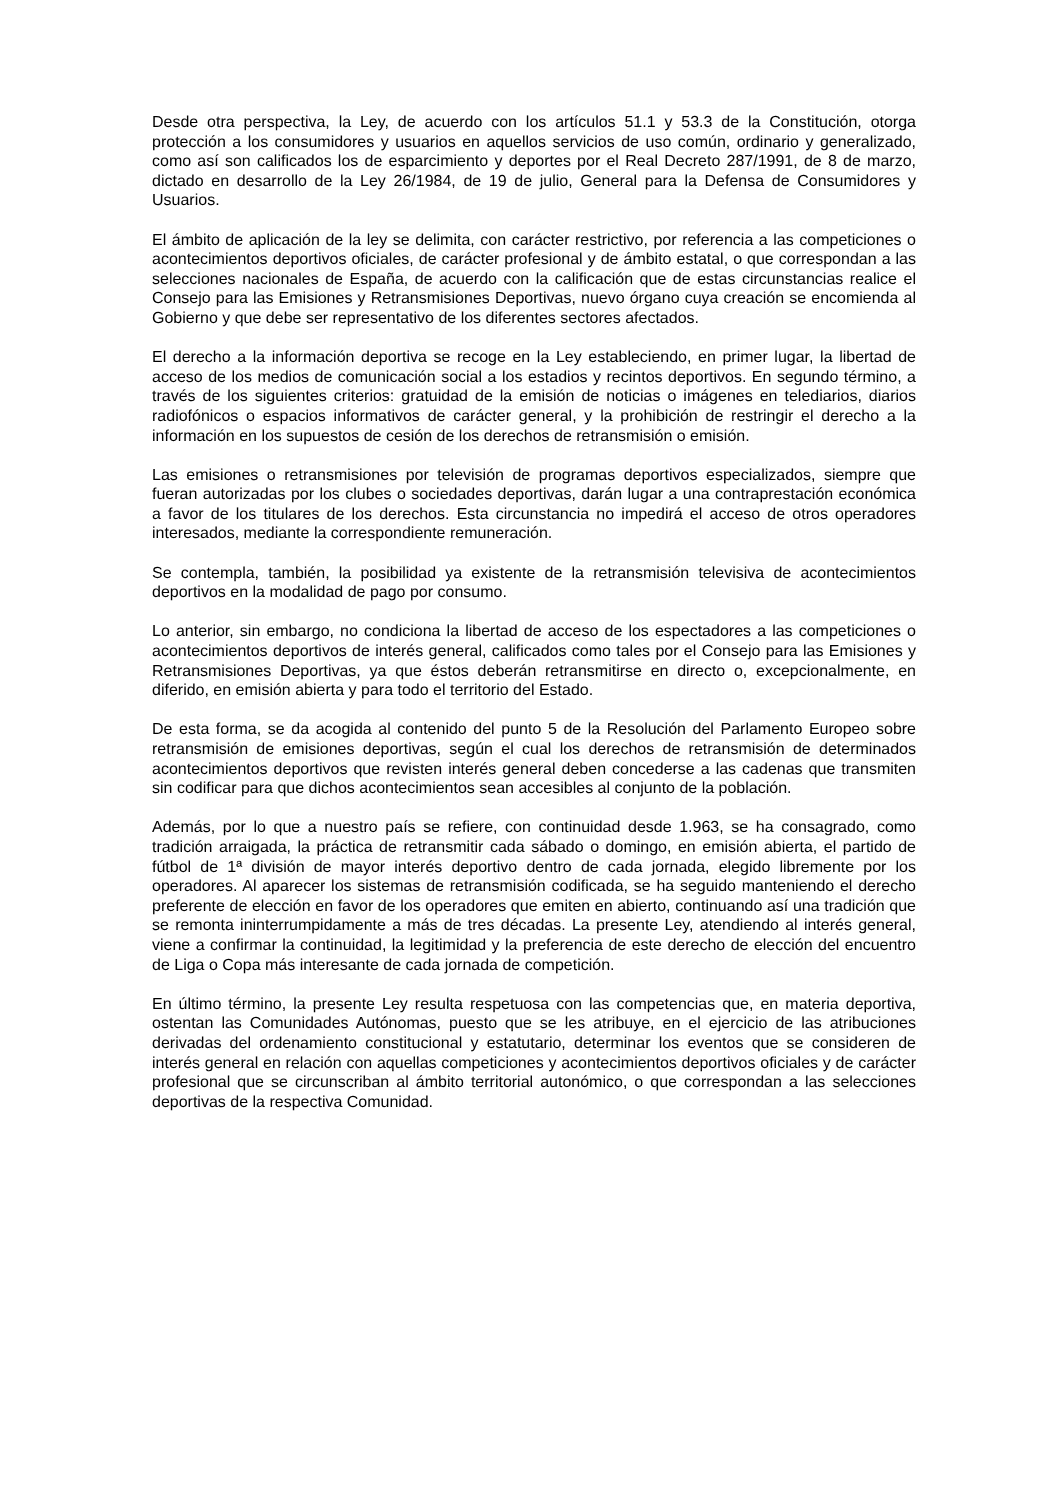Desde otra perspectiva, la Ley, de acuerdo con los artículos 51.1 y 53.3 de la Constitución, otorga protección a los consumidores y usuarios en aquellos servicios de uso común, ordinario y generalizado, como así son calificados los de esparcimiento y deportes por el Real Decreto 287/1991, de 8 de marzo, dictado en desarrollo de la Ley 26/1984, de 19 de julio, General para la Defensa de Consumidores y Usuarios.
El ámbito de aplicación de la ley se delimita, con carácter restrictivo, por referencia a las competiciones o acontecimientos deportivos oficiales, de carácter profesional y de ámbito estatal, o que correspondan a las selecciones nacionales de España, de acuerdo con la calificación que de estas circunstancias realice el Consejo para las Emisiones y Retransmisiones Deportivas, nuevo órgano cuya creación se encomienda al Gobierno y que debe ser representativo de los diferentes sectores afectados.
El derecho a la información deportiva se recoge en la Ley estableciendo, en primer lugar, la libertad de acceso de los medios de comunicación social a los estadios y recintos deportivos. En segundo término, a través de los siguientes criterios: gratuidad de la emisión de noticias o imágenes en telediarios, diarios radiofónicos o espacios informativos de carácter general, y la prohibición de restringir el derecho a la información en los supuestos de cesión de los derechos de retransmisión o emisión.
Las emisiones o retransmisiones por televisión de programas deportivos especializados, siempre que fueran autorizadas por los clubes o sociedades deportivas, darán lugar a una contraprestación económica a favor de los titulares de los derechos. Esta circunstancia no impedirá el acceso de otros operadores interesados, mediante la correspondiente remuneración.
Se contempla, también, la posibilidad ya existente de la retransmisión televisiva de acontecimientos deportivos en la modalidad de pago por consumo.
Lo anterior, sin embargo, no condiciona la libertad de acceso de los espectadores a las competiciones o acontecimientos deportivos de interés general, calificados como tales por el Consejo para las Emisiones y Retransmisiones Deportivas, ya que éstos deberán retransmitirse en directo o, excepcionalmente, en diferido, en emisión abierta y para todo el territorio del Estado.
De esta forma, se da acogida al contenido del punto 5 de la Resolución del Parlamento Europeo sobre retransmisión de emisiones deportivas, según el cual los derechos de retransmisión de determinados acontecimientos deportivos que revisten interés general deben concederse a las cadenas que transmiten sin codificar para que dichos acontecimientos sean accesibles al conjunto de la población.
Además, por lo que a nuestro país se refiere, con continuidad desde 1.963, se ha consagrado, como tradición arraigada, la práctica de retransmitir cada sábado o domingo, en emisión abierta, el partido de fútbol de 1ª división de mayor interés deportivo dentro de cada jornada, elegido libremente por los operadores. Al aparecer los sistemas de retransmisión codificada, se ha seguido manteniendo el derecho preferente de elección en favor de los operadores que emiten en abierto, continuando así una tradición que se remonta ininterrumpidamente a más de tres décadas. La presente Ley, atendiendo al interés general, viene a confirmar la continuidad, la legitimidad y la preferencia de este derecho de elección del encuentro de Liga o Copa más interesante de cada jornada de competición.
En último término, la presente Ley resulta respetuosa con las competencias que, en materia deportiva, ostentan las Comunidades Autónomas, puesto que se les atribuye, en el ejercicio de las atribuciones derivadas del ordenamiento constitucional y estatutario, determinar los eventos que se consideren de interés general en relación con aquellas competiciones y acontecimientos deportivos oficiales y de carácter profesional que se circunscriban al ámbito territorial autonómico, o que correspondan a las selecciones deportivas de la respectiva Comunidad.